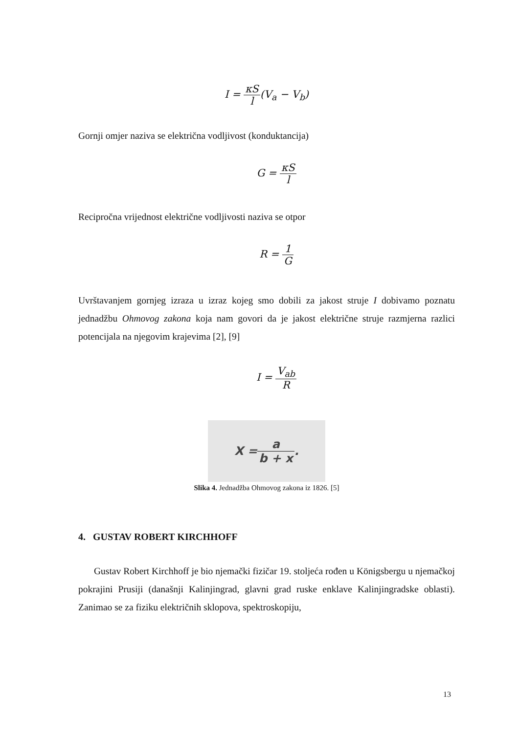I = κS l(V<sub>a</sub> − V<sub>b</sub>)
Gornji omjer naziva se električna vodljivost (konduktancija)
G = κS l
Recipročna vrijednost električne vodljivosti naziva se otpor
R = 1 G
Uvrštavanjem gornjeg izraza u izraz kojeg smo dobili za jakost struje I dobivamo poznatu jednadžbu Ohmovog zakona koja nam govori da je jakost električne struje razmjerna razlici potencijala na njegovim krajevima [2], [9]
I = V<sub>ab</sub> R
X = a b + x.
Slika 4. Jednadžba Ohmovog zakona iz 1826. [5]
4. GUSTAV ROBERT KIRCHHOFF
Gustav Robert Kirchhoff je bio njemački fizičar 19. stoljeća rođen u Königsbergu u njemačkoj pokrajini Prusiji (današnji Kalinjingrad, glavni grad ruske enklave Kalinjingradske oblasti). Zanimao se za fiziku električnih sklopova, spektroskopiju,
13